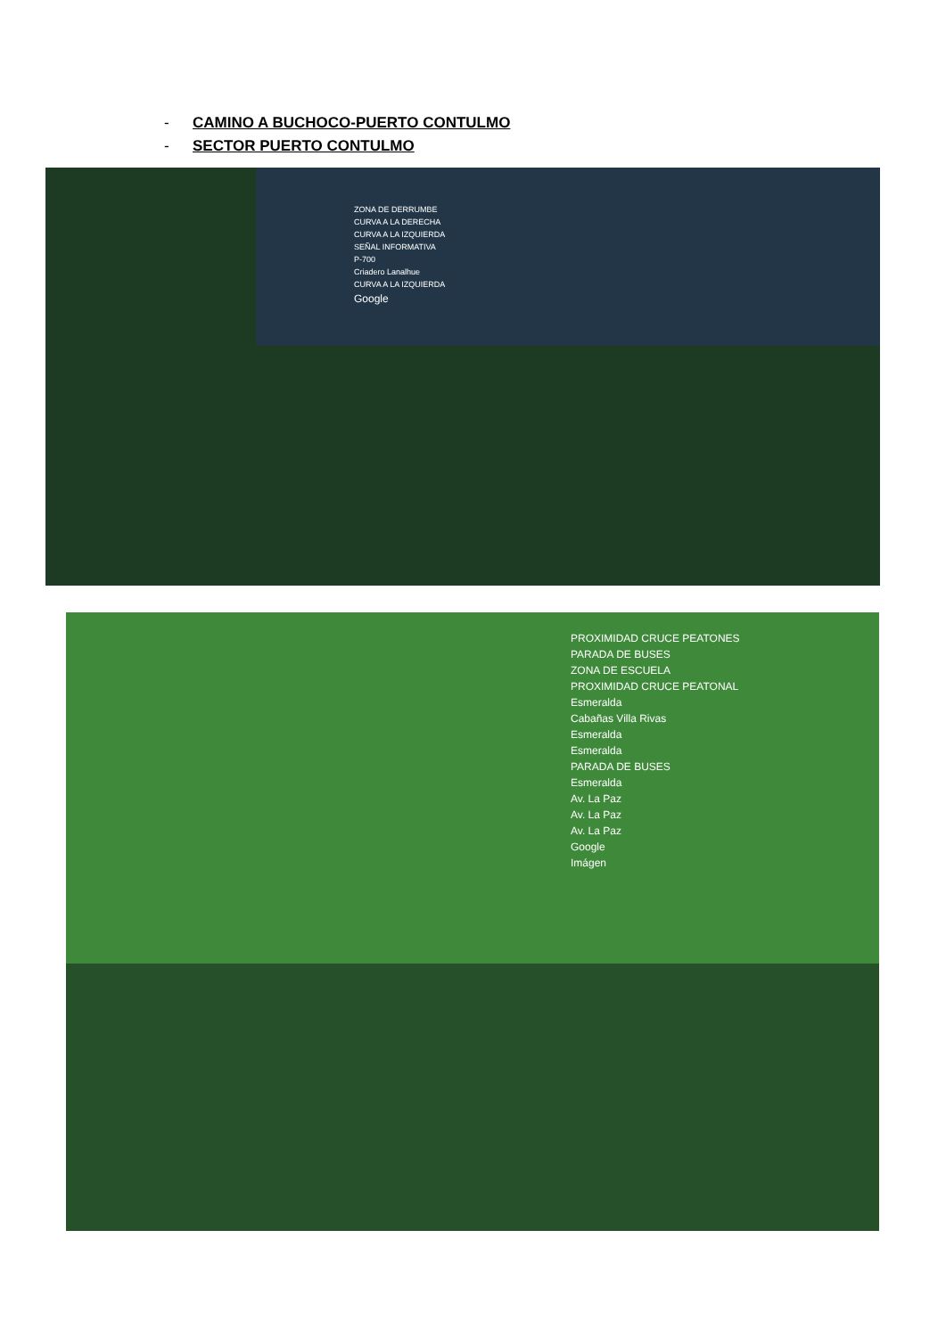- CAMINO A BUCHOCO-PUERTO CONTULMO
- SECTOR PUERTO CONTULMO
ZONA DE DERRUMBE
CURVA A LA DERECHA
CURVA A LA IZQUIERDA
SEÑAL INFORMATIVA
P-700
Criadero Lanalhue
CURVA A LA IZQUIERDA
Google
PROXIMIDAD CRUCE PEATONES
PARADA DE BUSES
ZONA DE ESCUELA
PROXIMIDAD CRUCE PEATONAL
Esmeralda
Cabañas Villa Rivas
Esmeralda
Esmeralda
PARADA DE BUSES
Esmeralda
Av. La Paz
Av. La Paz
Av. La Paz
Google
Imágen